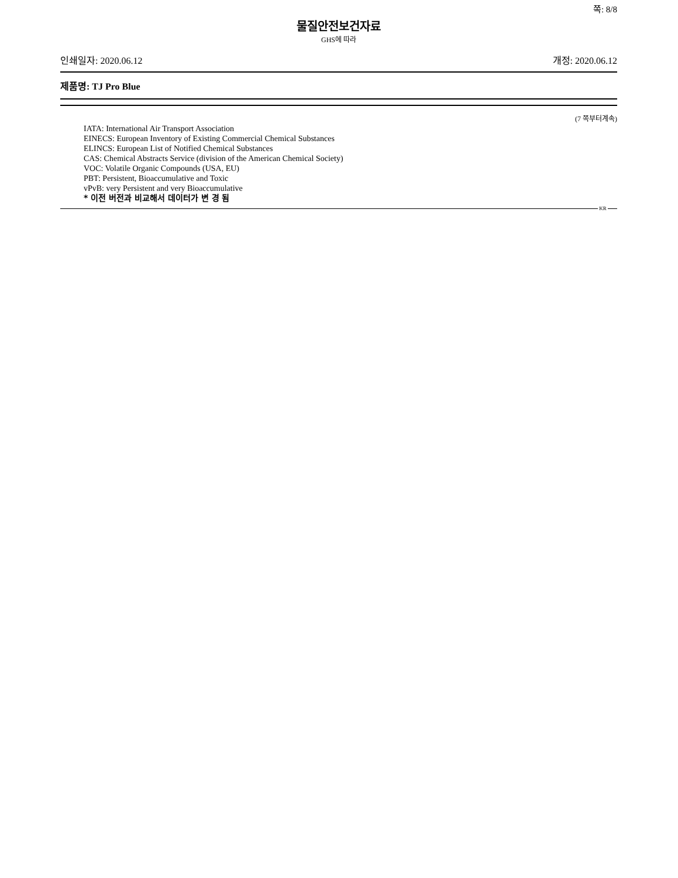쪽: 8/8
물질안전보건자료
GHS에 따라
인쇄일자: 2020.06.12 개정: 2020.06.12
제품명: TJ Pro Blue
(7 쪽부터계속)
IATA: International Air Transport Association
EINECS: European Inventory of Existing Commercial Chemical Substances
ELINCS: European List of Notified Chemical Substances
CAS: Chemical Abstracts Service (division of the American Chemical Society)
VOC: Volatile Organic Compounds (USA, EU)
PBT: Persistent, Bioaccumulative and Toxic
vPvB: very Persistent and very Bioaccumulative
* 이전 버전과 비교해서 데이터가 변 경 됨
KR